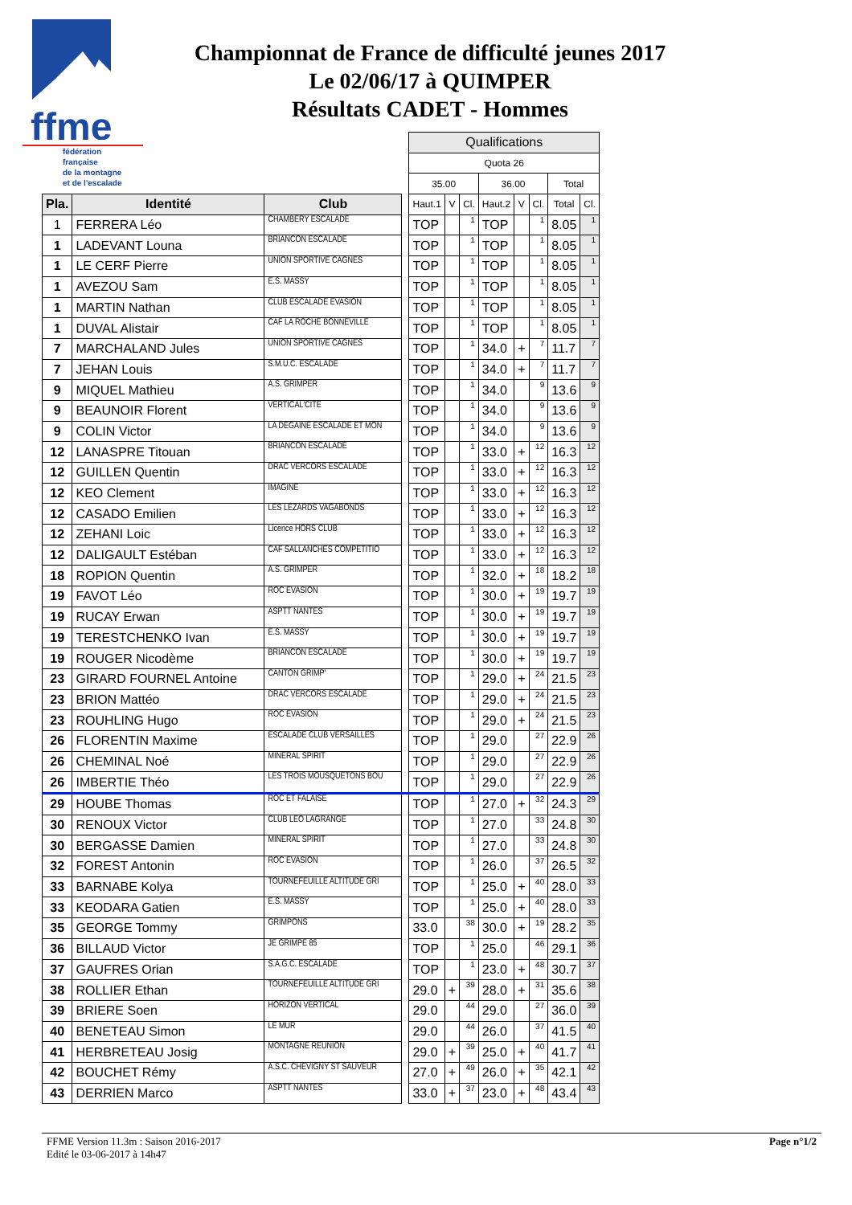ffme
fédération
française
de la montagne
et de l'escalade
Championnat de France de difficulté jeunes 2017
Le 02/06/17 à QUIMPER
Résultats CADET - Hommes
| | | | | Qualifications | | | | | | | |
| | | | | Quota 26 | | | | | | | |
| | | | | 35.00 | | | 36.00 | | | Total | |
| Pla. | Identité | Club | | Haut.1 | V | Cl. | Haut.2 | V | Cl. | Total | Cl. |
| 1 | FERRERA Léo | CHAMBERY ESCALADE | | TOP | | 1 | TOP | | 1 | 8.05 | 1 |
| 1 | LADEVANT Louna | BRIANCON ESCALADE | | TOP | | 1 | TOP | | 1 | 8.05 | 1 |
| 1 | LE CERF Pierre | UNION SPORTIVE CAGNES | | TOP | | 1 | TOP | | 1 | 8.05 | 1 |
| 1 | AVEZOU Sam | E.S. MASSY | | TOP | | 1 | TOP | | 1 | 8.05 | 1 |
| 1 | MARTIN Nathan | CLUB ESCALADE EVASION | | TOP | | 1 | TOP | | 1 | 8.05 | 1 |
| 1 | DUVAL Alistair | CAF LA ROCHE BONNEVILLE | | TOP | | 1 | TOP | | 1 | 8.05 | 1 |
| 7 | MARCHALAND Jules | UNION SPORTIVE CAGNES | | TOP | | 1 | 34.0 | + | 7 | 11.7 | 7 |
| 7 | JEHAN Louis | S.M.U.C. ESCALADE | | TOP | | 1 | 34.0 | + | 7 | 11.7 | 7 |
| 9 | MIQUEL Mathieu | A.S. GRIMPER | | TOP | | 1 | 34.0 | | 9 | 13.6 | 9 |
| 9 | BEAUNOIR Florent | VERTICAL'CITE | | TOP | | 1 | 34.0 | | 9 | 13.6 | 9 |
| 9 | COLIN Victor | LA DEGAINE ESCALADE ET MON | | TOP | | 1 | 34.0 | | 9 | 13.6 | 9 |
| 12 | LANASPRE Titouan | BRIANCON ESCALADE | | TOP | | 1 | 33.0 | + | 12 | 16.3 | 12 |
| 12 | GUILLEN Quentin | DRAC VERCORS ESCALADE | | TOP | | 1 | 33.0 | + | 12 | 16.3 | 12 |
| 12 | KEO Clement | IMAGINE | | TOP | | 1 | 33.0 | + | 12 | 16.3 | 12 |
| 12 | CASADO Emilien | LES LEZARDS VAGABONDS | | TOP | | 1 | 33.0 | + | 12 | 16.3 | 12 |
| 12 | ZEHANI Loic | Licence HORS CLUB | | TOP | | 1 | 33.0 | + | 12 | 16.3 | 12 |
| 12 | DALIGAULT Estéban | CAF SALLANCHES COMPETITIO | | TOP | | 1 | 33.0 | + | 12 | 16.3 | 12 |
| 18 | ROPION Quentin | A.S. GRIMPER | | TOP | | 1 | 32.0 | + | 18 | 18.2 | 18 |
| 19 | FAVOT Léo | ROC EVASION | | TOP | | 1 | 30.0 | + | 19 | 19.7 | 19 |
| 19 | RUCAY Erwan | ASPTT NANTES | | TOP | | 1 | 30.0 | + | 19 | 19.7 | 19 |
| 19 | TERESTCHENKO Ivan | E.S. MASSY | | TOP | | 1 | 30.0 | + | 19 | 19.7 | 19 |
| 19 | ROUGER Nicodème | BRIANCON ESCALADE | | TOP | | 1 | 30.0 | + | 19 | 19.7 | 19 |
| 23 | GIRARD FOURNEL Antoine | CANTON GRIMP' | | TOP | | 1 | 29.0 | + | 24 | 21.5 | 23 |
| 23 | BRION Mattéo | DRAC VERCORS ESCALADE | | TOP | | 1 | 29.0 | + | 24 | 21.5 | 23 |
| 23 | ROUHLING Hugo | ROC EVASION | | TOP | | 1 | 29.0 | + | 24 | 21.5 | 23 |
| 26 | FLORENTIN Maxime | ESCALADE CLUB VERSAILLES | | TOP | | 1 | 29.0 | | 27 | 22.9 | 26 |
| 26 | CHEMINAL Noé | MINERAL SPIRIT | | TOP | | 1 | 29.0 | | 27 | 22.9 | 26 |
| 26 | IMBERTIE Théo | LES TROIS MOUSQUETONS BOU | | TOP | | 1 | 29.0 | | 27 | 22.9 | 26 |
| 29 | HOUBE Thomas | ROC ET FALAISE | | TOP | | 1 | 27.0 | + | 32 | 24.3 | 29 |
| 30 | RENOUX Victor | CLUB LEO LAGRANGE | | TOP | | 1 | 27.0 | | 33 | 24.8 | 30 |
| 30 | BERGASSE Damien | MINERAL SPIRIT | | TOP | | 1 | 27.0 | | 33 | 24.8 | 30 |
| 32 | FOREST Antonin | ROC EVASION | | TOP | | 1 | 26.0 | | 37 | 26.5 | 32 |
| 33 | BARNABE Kolya | TOURNEFEUILLE ALTITUDE GRI | | TOP | | 1 | 25.0 | + | 40 | 28.0 | 33 |
| 33 | KEODARA Gatien | E.S. MASSY | | TOP | | 1 | 25.0 | + | 40 | 28.0 | 33 |
| 35 | GEORGE Tommy | GRIMPONS | | 33.0 | | 38 | 30.0 | + | 19 | 28.2 | 35 |
| 36 | BILLAUD Victor | JE GRIMPE 85 | | TOP | | 1 | 25.0 | | 46 | 29.1 | 36 |
| 37 | GAUFRES Orian | S.A.G.C. ESCALADE | | TOP | | 1 | 23.0 | + | 48 | 30.7 | 37 |
| 38 | ROLLIER Ethan | TOURNEFEUILLE ALTITUDE GRI | | 29.0 | + | 39 | 28.0 | + | 31 | 35.6 | 38 |
| 39 | BRIERE Soen | HORIZON VERTICAL | | 29.0 | | 44 | 29.0 | | 27 | 36.0 | 39 |
| 40 | BENETEAU Simon | LE MUR | | 29.0 | | 44 | 26.0 | | 37 | 41.5 | 40 |
| 41 | HERBRETEAU Josig | MONTAGNE REUNION | | 29.0 | + | 39 | 25.0 | + | 40 | 41.7 | 41 |
| 42 | BOUCHET Rémy | A.S.C. CHEVIGNY ST SAUVEUR | | 27.0 | + | 49 | 26.0 | + | 35 | 42.1 | 42 |
| 43 | DERRIEN Marco | ASPTT NANTES | | 33.0 | + | 37 | 23.0 | + | 48 | 43.4 | 43 |
FFME Version 11.3m : Saison 2016-2017
Edité le 03-06-2017 à 14h47
Page n°1/2